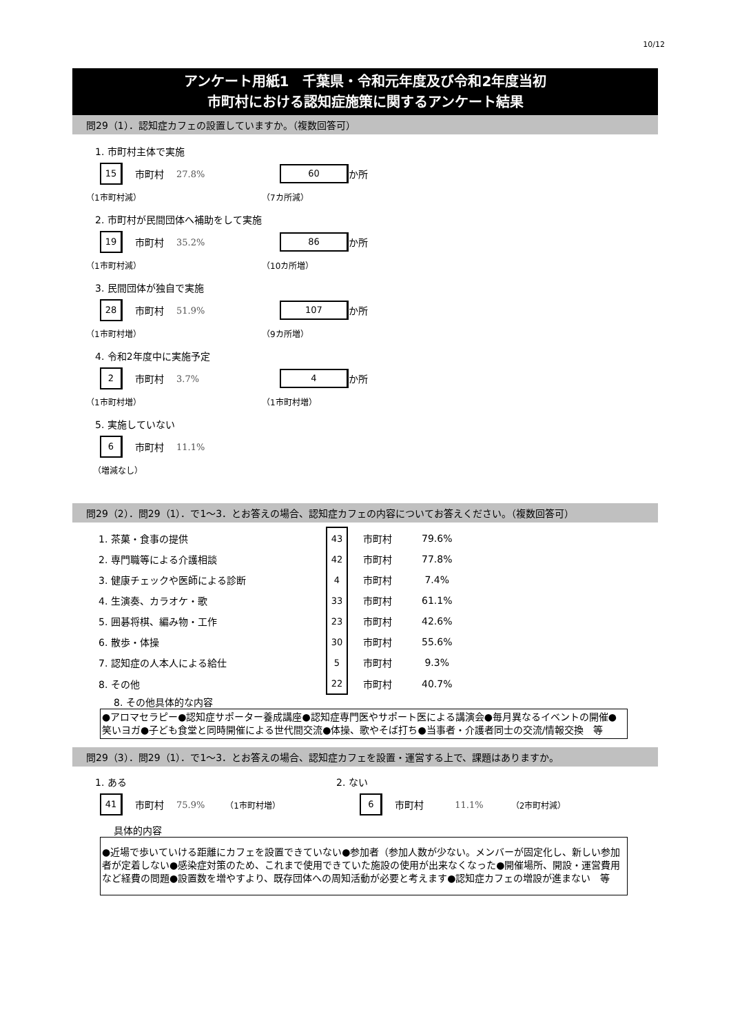10/12
アンケート用紙1　千葉県・令和元年度及び令和2年度当初
市町村における認知症施策に関するアンケート結果
問29（1）．認知症カフェの設置していますか。（複数回答可）
1. 市町村主体で実施
15
市町村 27.8%
60
か所
（1市町村減） （7カ所減）
2. 市町村が民間団体へ補助をして実施
19
市町村 35.2%
86
か所
（1市町村減） （10カ所増）
3. 民間団体が独自で実施
28
市町村 51.9%
107
か所
（1市町村増） （9カ所増）
4. 令和2年度中に実施予定
2
市町村 3.7%
4
か所
（1市町村増） （1市町村増）
5. 実施していない
6
市町村 11.1%
（増減なし）
問29（2）．問29（1）．で1～3．とお答えの場合、認知症カフェの内容についてお答えください。（複数回答可）
| 1. 茶菓・食事の提供 | 43 | 市町村 | 79.6% |
| 2. 専門職等による介護相談 | 42 | 市町村 | 77.8% |
| 3. 健康チェックや医師による診断 | 4 | 市町村 | 7.4% |
| 4. 生演奏、カラオケ・歌 | 33 | 市町村 | 61.1% |
| 5. 囲碁将棋、編み物・工作 | 23 | 市町村 | 42.6% |
| 6. 散歩・体操 | 30 | 市町村 | 55.6% |
| 7. 認知症の人本人による給仕 | 5 | 市町村 | 9.3% |
| 8. その他 | 22 | 市町村 | 40.7% |
8. その他具体的な内容
●アロマセラピー●認知症サポーター養成講座●認知症専門医やサポート医による講演会●毎月異なるイベントの開催●笑いヨガ●子ども食堂と同時開催による世代間交流●体操、歌やそば打ち●当事者・介護者同士の交流/情報交換　等
問29（3）．問29（1）．で1～3．とお答えの場合、認知症カフェを設置・運営する上で、課題はありますか。
1. ある 2. ない
41
市町村 75.9% （1市町村増）
6
市町村 11.1% （2市町村減）
具体的内容
●近場で歩いていける距離にカフェを設置できていない●参加者（参加人数が少ない。メンバーが固定化し、新しい参加者が定着しない●感染症対策のため、これまで使用できていた施設の使用が出来なくなった●開催場所、開設・運営費用など経費の問題●設置数を増やすより、既存団体への周知活動が必要と考えます●認知症カフェの増設が進まない　等